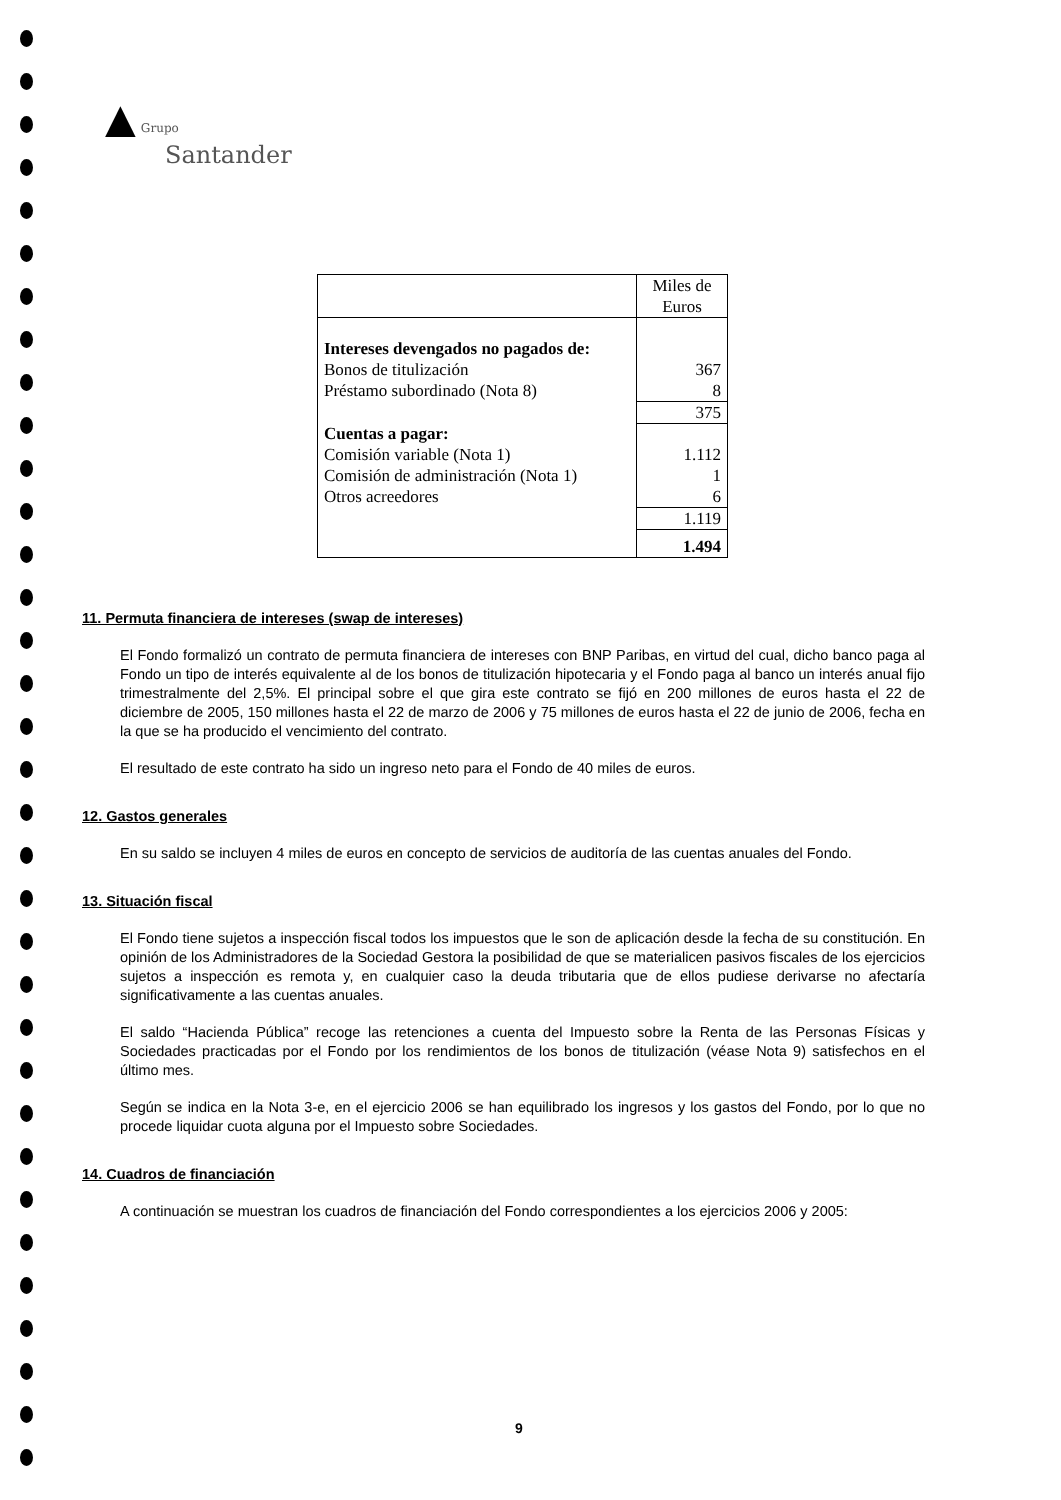▲ Grupo
Santander
| | Miles de Euros |
| Intereses devengados no pagados de: Bonos de titulización Préstamo subordinado (Nota 8) | 367 8 |
| | 375 |
| Cuentas a pagar: Comisión variable (Nota 1) Comisión de administración (Nota 1) Otros acreedores | 1.112 1 6 |
| | 1.119 |
| | 1.494 |
11. Permuta financiera de intereses (swap de intereses)
El Fondo formalizó un contrato de permuta financiera de intereses con BNP Paribas, en virtud del cual, dicho banco paga al Fondo un tipo de interés equivalente al de los bonos de titulización hipotecaria y el Fondo paga al banco un interés anual fijo trimestralmente del 2,5%. El principal sobre el que gira este contrato se fijó en 200 millones de euros hasta el 22 de diciembre de 2005, 150 millones hasta el 22 de marzo de 2006 y 75 millones de euros hasta el 22 de junio de 2006, fecha en la que se ha producido el vencimiento del contrato.
El resultado de este contrato ha sido un ingreso neto para el Fondo de 40 miles de euros.
12. Gastos generales
En su saldo se incluyen 4 miles de euros en concepto de servicios de auditoría de las cuentas anuales del Fondo.
13. Situación fiscal
El Fondo tiene sujetos a inspección fiscal todos los impuestos que le son de aplicación desde la fecha de su constitución. En opinión de los Administradores de la Sociedad Gestora la posibilidad de que se materialicen pasivos fiscales de los ejercicios sujetos a inspección es remota y, en cualquier caso la deuda tributaria que de ellos pudiese derivarse no afectaría significativamente a las cuentas anuales.
El saldo “Hacienda Pública” recoge las retenciones a cuenta del Impuesto sobre la Renta de las Personas Físicas y Sociedades practicadas por el Fondo por los rendimientos de los bonos de titulización (véase Nota 9) satisfechos en el último mes.
Según se indica en la Nota 3-e, en el ejercicio 2006 se han equilibrado los ingresos y los gastos del Fondo, por lo que no procede liquidar cuota alguna por el Impuesto sobre Sociedades.
14. Cuadros de financiación
A continuación se muestran los cuadros de financiación del Fondo correspondientes a los ejercicios 2006 y 2005:
9